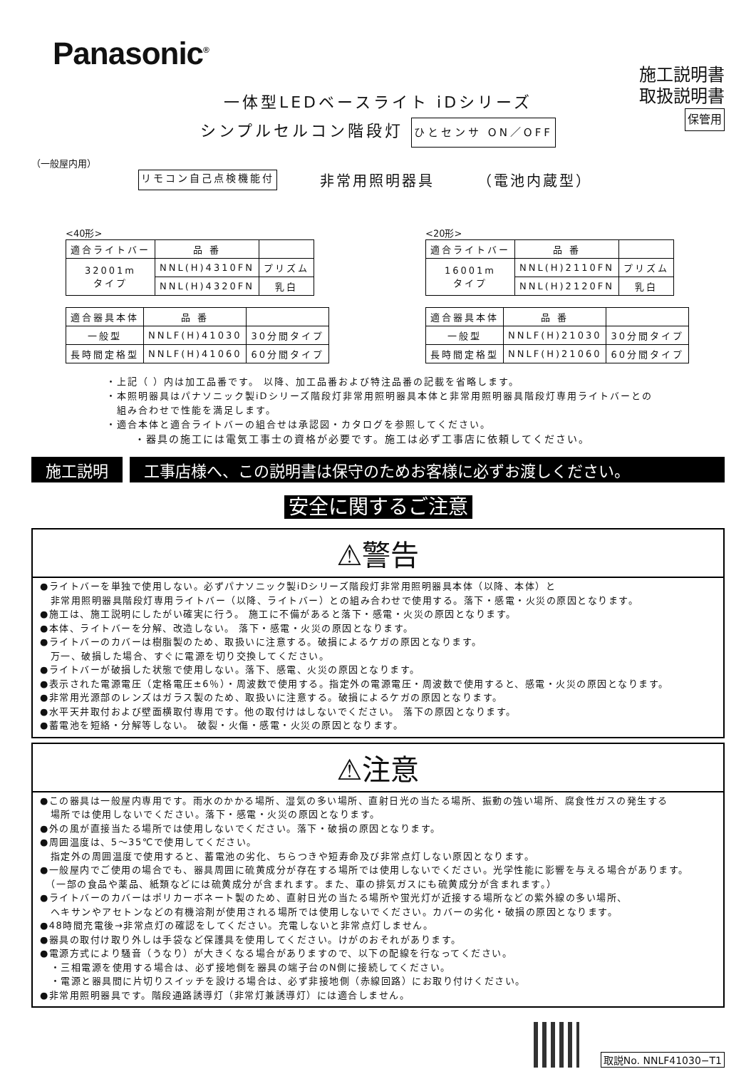Panasonic<sup>®</sup>
施工説明書
取扱説明書
保管用
一体型LEDベースライト iDシリーズ
シンプルセルコン階段灯 ひとセンサ ON／OFF
（一般屋内用）
リモコン自己点検機能付 非常用照明器具 （電池内蔵型）
<40形>
| 適合ライトバー | 品 番 | |
| --- | --- | --- |
| 32001m タイプ | NNL(H)4310FN | プリズム |
| | NNL(H)4320FN | 乳白 |
| 適合器具本体 | 品 番 | |
| --- | --- | --- |
| 一般型 | NNLF(H)41030 | 30分間タイプ |
| 長時間定格型 | NNLF(H)41060 | 60分間タイプ |
<20形>
| 適合ライトバー | 品 番 | |
| --- | --- | --- |
| 16001m タイプ | NNL(H)2110FN | プリズム |
| | NNL(H)2120FN | 乳白 |
| 適合器具本体 | 品 番 | |
| --- | --- | --- |
| 一般型 | NNLF(H)21030 | 30分間タイプ |
| 長時間定格型 | NNLF(H)21060 | 60分間タイプ |
・上記（ ）内は加工品番です。 以降、加工品番および特注品番の記載を省略します。
・本照明器具はパナソニック製iDシリーズ階段灯非常用照明器具本体と非常用照明器具階段灯専用ライトバーとの
　組み合わせで性能を満足します。
・適合本体と適合ライトバーの組合せは承認図・カタログを参照してください。
・器具の施工には電気工事士の資格が必要です。施工は必ず工事店に依頼してください。
施工説明 工事店様へ、この説明書は保守のためお客様に必ずお渡しください。
安全に関するご注意
⚠警告
●ライトバーを単独で使用しない。必ずパナソニック製iDシリーズ階段灯非常用照明器具本体（以降、本体）と
　非常用照明器具階段灯専用ライトバー（以降、ライトバー）との組み合わせで使用する。落下・感電・火災の原因となります。
●施工は、施工説明にしたがい確実に行う。 施工に不備があると落下・感電・火災の原因となります。
●本体、ライトバーを分解、改造しない。 落下・感電・火災の原因となります。
●ライトバーのカバーは樹脂製のため、取扱いに注意する。破損によるケガの原因となります。
　万一、破損した場合、すぐに電源を切り交換してください。
●ライトバーが破損した状態で使用しない。落下、感電、火災の原因となります。
●表示された電源電圧（定格電圧±6％）・周波数で使用する。指定外の電源電圧・周波数で使用すると、感電・火災の原因となります。
●非常用光源部のレンズはガラス製のため、取扱いに注意する。破損によるケガの原因となります。
●水平天井取付および壁面横取付専用です。他の取付けはしないでください。 落下の原因となります。
●蓄電池を短絡・分解等しない。 破裂・火傷・感電・火災の原因となります。
⚠注意
●この器具は一般屋内専用です。雨水のかかる場所、湿気の多い場所、直射日光の当たる場所、振動の強い場所、腐食性ガスの発生する
　場所では使用しないでください。落下・感電・火災の原因となります。
●外の風が直接当たる場所では使用しないでください。落下・破損の原因となります。
●周囲温度は、5～35℃で使用してください。
　指定外の周囲温度で使用すると、蓄電池の劣化、ちらつきや短寿命及び非常点灯しない原因となります。
●一般屋内でご使用の場合でも、器具周囲に硫黄成分が存在する場所では使用しないでください。光学性能に影響を与える場合があります。
　（一部の食品や薬品、紙類などには硫黄成分が含まれます。また、車の排気ガスにも硫黄成分が含まれます。）
●ライトバーのカバーはポリカーボネート製のため、直射日光の当たる場所や蛍光灯が近接する場所などの紫外線の多い場所、
　ヘキサンやアセトンなどの有機溶剤が使用される場所では使用しないでください。カバーの劣化・破損の原因となります。
●48時間充電後→非常点灯の確認をしてください。充電しないと非常点灯しません。
●器具の取付け取り外しは手袋など保護具を使用してください。けがのおそれがあります。
●電源方式により騒音（うなり）が大きくなる場合がありますので、以下の配線を行なってください。
　・三相電源を使用する場合は、必ず接地側を器具の端子台のN側に接続してください。
　・電源と器具間に片切りスイッチを設ける場合は、必ず非接地側（赤線回路）にお取り付けください。
●非常用照明器具です。階段通路誘導灯（非常灯兼誘導灯）には適合しません。
取説No. NNLF41030−T1